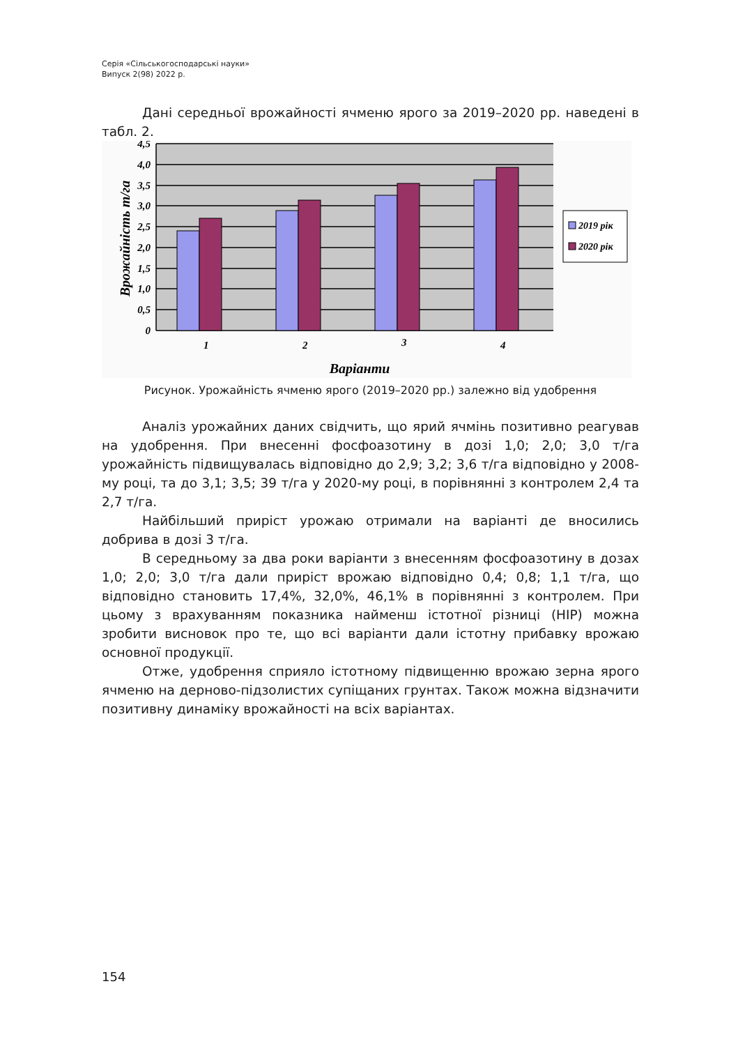Серія «Сільськогосподарські науки»
Випуск 2(98) 2022 р.
Дані середньої врожайності ячменю ярого за 2019–2020 рр. наведені в табл. 2.
4,5
4,0
3,5
3,0
2,5
2,0
1,5
1,0
0,5
0
1
2
3
4
Варіанти
Врожайність т/га
2019 рік
2020 рік
Рисунок. Урожайність ячменю ярого (2019–2020 рр.) залежно від удобрення
Аналіз урожайних даних свідчить, що ярий ячмінь позитивно реагував на удобрення. При внесенні фосфоазотину в дозі 1,0; 2,0; 3,0 т/га урожайність підвищувалась відповідно до 2,9; 3,2; 3,6 т/га відповідно у 2008-му році, та до 3,1; 3,5; 39 т/га у 2020-му році, в порівнянні з контролем 2,4 та 2,7 т/га.
Найбільший приріст урожаю отримали на варіанті де вносились добрива в дозі 3 т/га.
В середньому за два роки варіанти з внесенням фосфоазотину в дозах 1,0; 2,0; 3,0 т/га дали приріст врожаю відповідно 0,4; 0,8; 1,1 т/га, що відповідно становить 17,4%, 32,0%, 46,1% в порівнянні з контролем. При цьому з врахуванням показника найменш істотної різниці (НІР) можна зробити висновок про те, що всі варіанти дали істотну прибавку врожаю основної продукції.
Отже, удобрення сприяло істотному підвищенню врожаю зерна ярого ячменю на дерново-підзолистих супіщаних грунтах. Також можна відзначити позитивну динаміку врожайності на всіх варіантах.
154